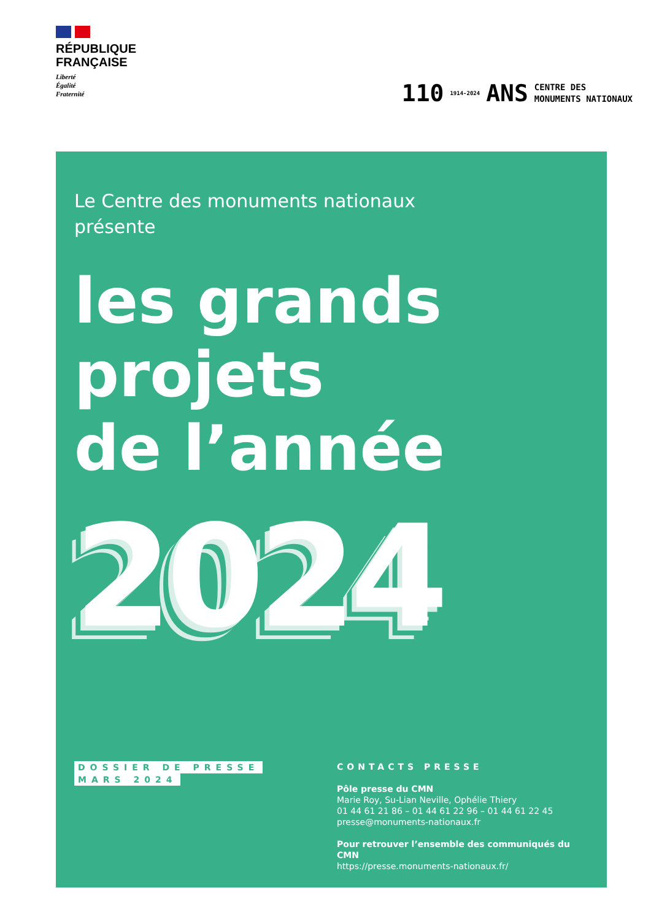RÉPUBLIQUE
FRANÇAISE
Liberté
Égalité
Fraternité
110 1914-2024 ANS CENTRE DES
MONUMENTS NATIONAUX
Le Centre des monuments nationaux
présente
les grands
projets
de l’année
2024
DOSSIER DE PRESSE
MARS 2024
CONTACTS PRESSE
Pôle presse du CMN
Marie Roy, Su-Lian Neville, Ophélie Thiery
01 44 61 21 86 – 01 44 61 22 96 – 01 44 61 22 45
presse@monuments-nationaux.fr
Pour retrouver l’ensemble des communiqués du CMN
https://presse.monuments-nationaux.fr/